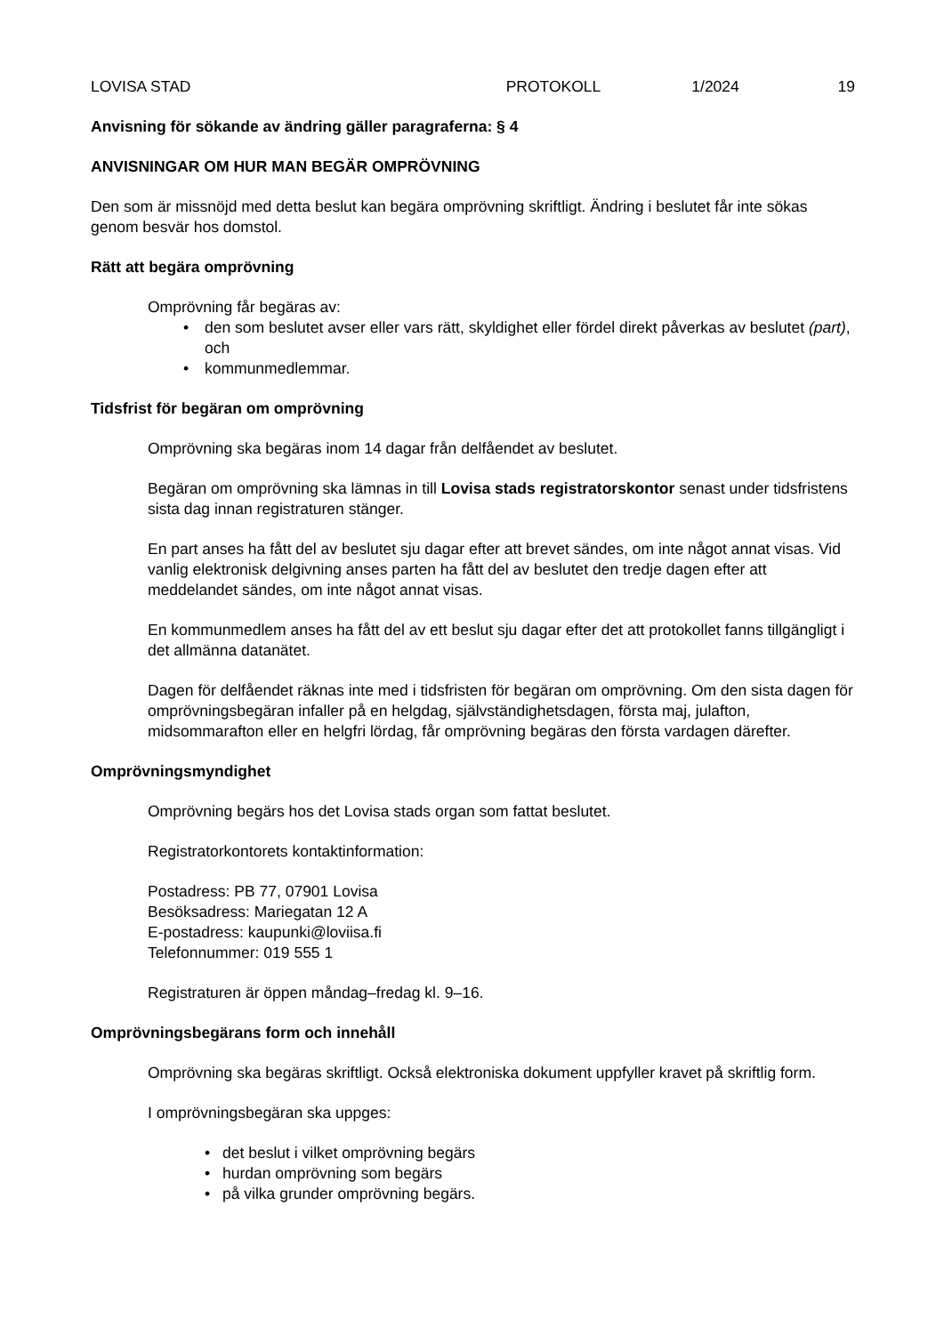LOVISA STAD PROTOKOLL 1/2024 19
Anvisning för sökande av ändring gäller paragraferna: § 4
ANVISNINGAR OM HUR MAN BEGÄR OMPRÖVNING
Den som är missnöjd med detta beslut kan begära omprövning skriftligt. Ändring i beslutet får inte sökas genom besvär hos domstol.
Rätt att begära omprövning
Omprövning får begäras av:
den som beslutet avser eller vars rätt, skyldighet eller fördel direkt påverkas av beslutet (part), och
kommunmedlemmar.
Tidsfrist för begäran om omprövning
Omprövning ska begäras inom 14 dagar från delfåendet av beslutet.
Begäran om omprövning ska lämnas in till Lovisa stads registratorskontor senast under tidsfristens sista dag innan registraturen stänger.
En part anses ha fått del av beslutet sju dagar efter att brevet sändes, om inte något annat visas. Vid vanlig elektronisk delgivning anses parten ha fått del av beslutet den tredje dagen efter att meddelandet sändes, om inte något annat visas.
En kommunmedlem anses ha fått del av ett beslut sju dagar efter det att protokollet fanns tillgängligt i det allmänna datanätet.
Dagen för delfåendet räknas inte med i tidsfristen för begäran om omprövning. Om den sista dagen för omprövningsbegäran infaller på en helgdag, självständighetsdagen, första maj, julafton, midsommarafton eller en helgfri lördag, får omprövning begäras den första vardagen därefter.
Omprövningsmyndighet
Omprövning begärs hos det Lovisa stads organ som fattat beslutet.
Registratorkontorets kontaktinformation:
Postadress: PB 77, 07901 Lovisa
Besöksadress: Mariegatan 12 A
E-postadress: kaupunki@loviisa.fi
Telefonnummer: 019 555 1
Registraturen är öppen måndag–fredag kl. 9–16.
Omprövningsbegärans form och innehåll
Omprövning ska begäras skriftligt. Också elektroniska dokument uppfyller kravet på skriftlig form.
I omprövningsbegäran ska uppges:
det beslut i vilket omprövning begärs
hurdan omprövning som begärs
på vilka grunder omprövning begärs.